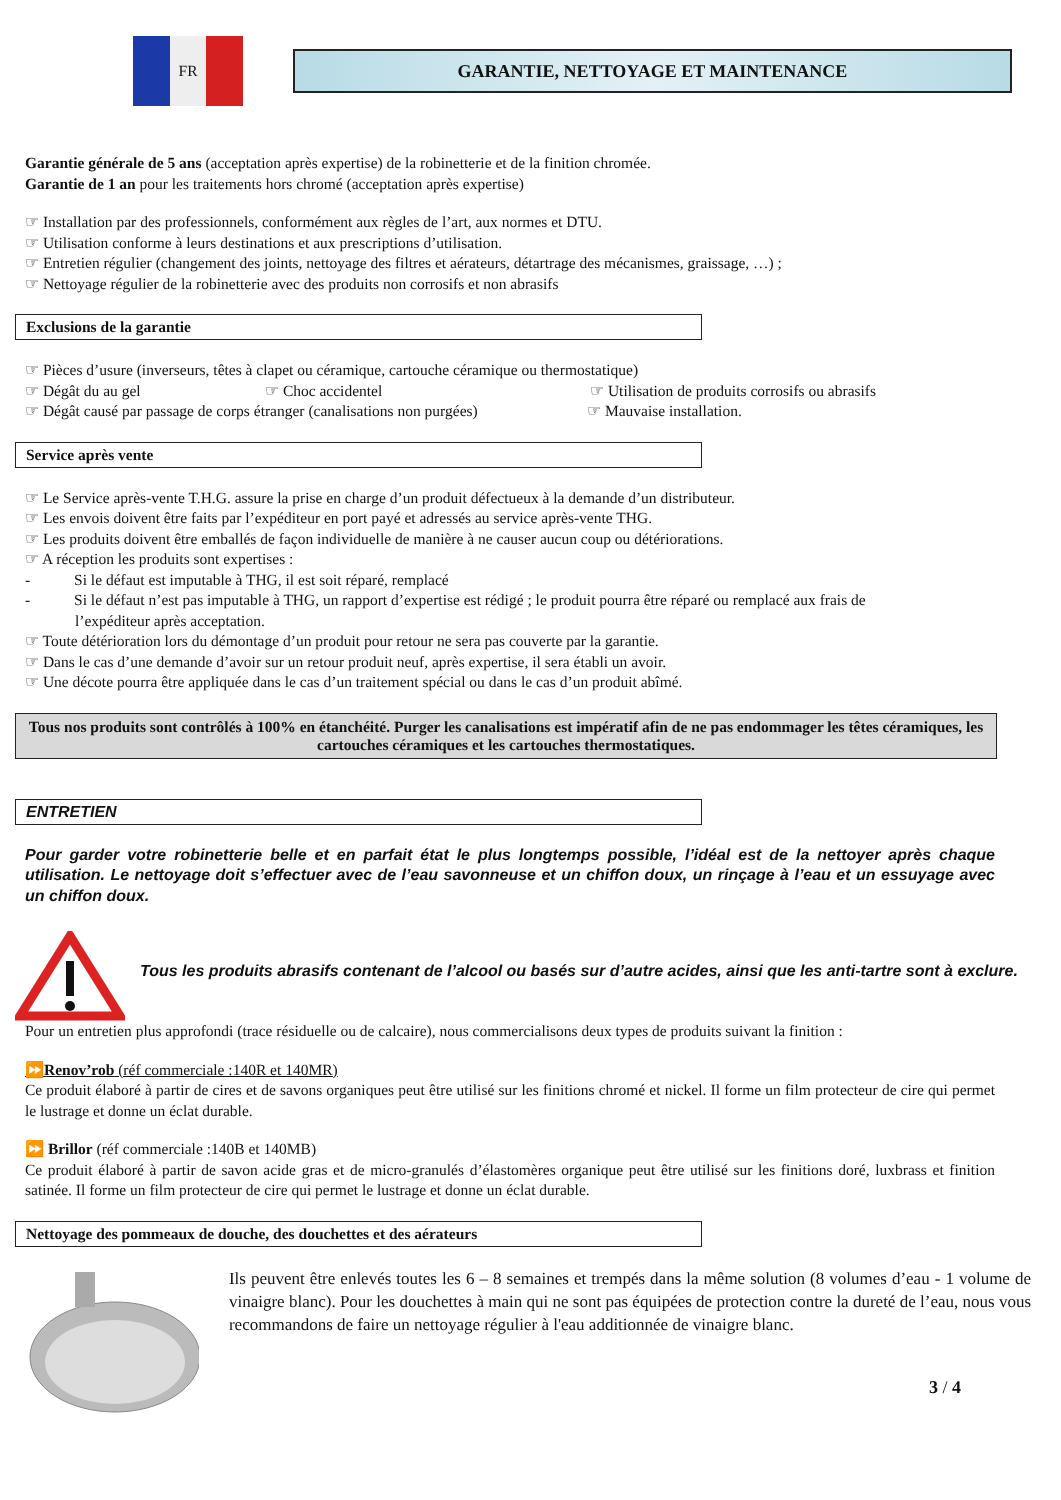FR
GARANTIE, NETTOYAGE ET MAINTENANCE
Garantie générale de 5 ans (acceptation après expertise) de la robinetterie et de la finition chromée.
Garantie de 1 an pour les traitements hors chromé (acceptation après expertise)
☞ Installation par des professionnels, conformément aux règles de l’art, aux normes et DTU.
☞ Utilisation conforme à leurs destinations et aux prescriptions d’utilisation.
☞ Entretien régulier (changement des joints, nettoyage des filtres et aérateurs, détartrage des mécanismes, graissage, …) ;
☞ Nettoyage régulier de la robinetterie avec des produits non corrosifs et non abrasifs
Exclusions de la garantie
☞ Pièces d’usure (inverseurs, têtes à clapet ou céramique, cartouche céramique ou thermostatique)
☞ Dégât du au gel ☞ Choc accidentel ☞ Utilisation de produits corrosifs ou abrasifs
☞ Dégât causé par passage de corps étranger (canalisations non purgées)
☞ Mauvaise installation.
Service après vente
☞ Le Service après-vente T.H.G. assure la prise en charge d’un produit défectueux à la demande d’un distributeur.
☞ Les envois doivent être faits par l’expéditeur en port payé et adressés au service après-vente THG.
☞ Les produits doivent être emballés de façon individuelle de manière à ne causer aucun coup ou détériorations.
☞ A réception les produits sont expertises :
- Si le défaut est imputable à THG, il est soit réparé, remplacé
- Si le défaut n’est pas imputable à THG, un rapport d’expertise est rédigé ; le produit pourra être réparé ou remplacé aux frais de
l’expéditeur après acceptation.
☞ Toute détérioration lors du démontage d’un produit pour retour ne sera pas couverte par la garantie.
☞ Dans le cas d’une demande d’avoir sur un retour produit neuf, après expertise, il sera établi un avoir.
☞ Une décote pourra être appliquée dans le cas d’un traitement spécial ou dans le cas d’un produit abîmé.
Tous nos produits sont contrôlés à 100% en étanchéité. Purger les canalisations est impératif afin de ne pas endommager les têtes céramiques, les cartouches céramiques et les cartouches thermostatiques.
ENTRETIEN
Pour garder votre robinetterie belle et en parfait état le plus longtemps possible, l’idéal est de la nettoyer après chaque utilisation. Le nettoyage doit s’effectuer avec de l’eau savonneuse et un chiffon doux, un rinçage à l’eau et un essuyage avec un chiffon doux.
Tous les produits abrasifs contenant de l’alcool ou basés sur d’autre acides, ainsi que les anti-tartre sont à exclure.
Pour un entretien plus approfondi (trace résiduelle ou de calcaire), nous commercialisons deux types de produits suivant la finition :
⏩Renov’rob (réf commerciale :140R et 140MR)
Ce produit élaboré à partir de cires et de savons organiques peut être utilisé sur les finitions chromé et nickel. Il forme un film protecteur de cire qui permet le lustrage et donne un éclat durable.
⏩ Brillor (réf commerciale :140B et 140MB)
Ce produit élaboré à partir de savon acide gras et de micro-granulés d’élastomères organique peut être utilisé sur les finitions doré, luxbrass et finition satinée. Il forme un film protecteur de cire qui permet le lustrage et donne un éclat durable.
Nettoyage des pommeaux de douche, des douchettes et des aérateurs
Ils peuvent être enlevés toutes les 6 – 8 semaines et trempés dans la même solution (8 volumes d’eau - 1 volume de vinaigre blanc). Pour les douchettes à main qui ne sont pas équipées de protection contre la dureté de l’eau, nous vous recommandons de faire un nettoyage régulier à l'eau additionnée de vinaigre blanc.
3 / 4